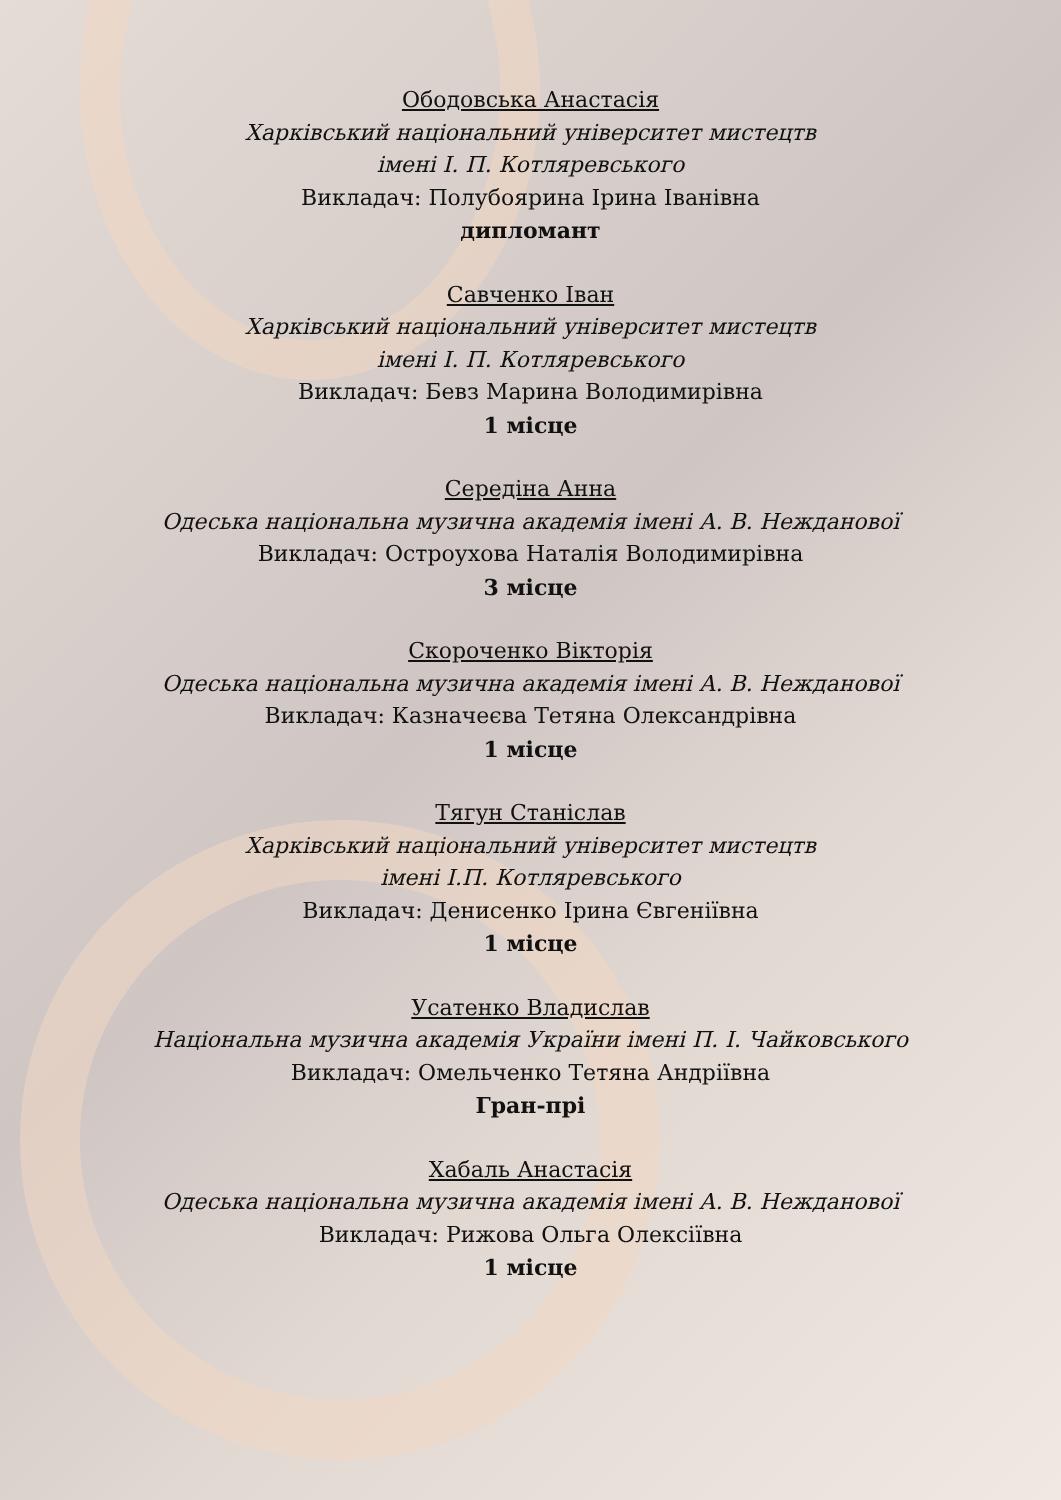Ободовська Анастасія
Харківський національний університет мистецтв
імені І. П. Котляревського
Викладач: Полубоярина Ірина Іванівна
дипломант
Савченко Іван
Харківський національний університет мистецтв
імені І. П. Котляревського
Викладач: Бевз Марина Володимирівна
1 місце
Середіна Анна
Одеська національна музична академія імені А. В. Нежданової
Викладач: Остроухова Наталія Володимирівна
3 місце
Скороченко Вікторія
Одеська національна музична академія імені А. В. Нежданової
Викладач: Казначеєва Тетяна Олександрівна
1 місце
Тягун Станіслав
Харківський національний університет мистецтв
імені І.П. Котляревського
Викладач: Денисенко Ірина Євгеніївна
1 місце
Усатенко Владислав
Національна музична академія України імені П. І. Чайковського
Викладач: Омельченко Тетяна Андріївна
Гран-прі
Хабаль Анастасія
Одеська національна музична академія імені А. В. Нежданової
Викладач: Рижова Ольга Олексіївна
1 місце